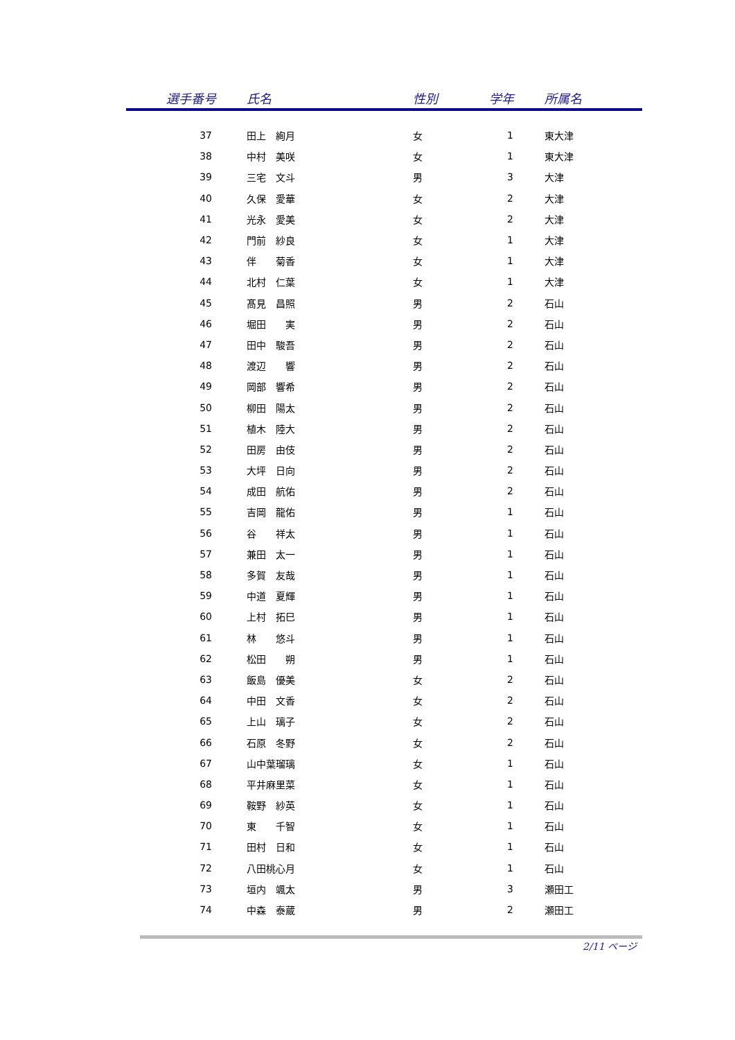| 選手番号 | 氏名 | 性別 | 学年 | 所属名 |
| --- | --- | --- | --- | --- |
| 37 | 田上 絢月 | 女 | 1 | 東大津 |
| 38 | 中村 美咲 | 女 | 1 | 東大津 |
| 39 | 三宅 文斗 | 男 | 3 | 大津 |
| 40 | 久保 愛華 | 女 | 2 | 大津 |
| 41 | 光永 愛美 | 女 | 2 | 大津 |
| 42 | 門前 紗良 | 女 | 1 | 大津 |
| 43 | 伴 菊香 | 女 | 1 | 大津 |
| 44 | 北村 仁葉 | 女 | 1 | 大津 |
| 45 | 髙見 昌照 | 男 | 2 | 石山 |
| 46 | 堀田 実 | 男 | 2 | 石山 |
| 47 | 田中 駿吾 | 男 | 2 | 石山 |
| 48 | 渡辺 響 | 男 | 2 | 石山 |
| 49 | 岡部 響希 | 男 | 2 | 石山 |
| 50 | 柳田 陽太 | 男 | 2 | 石山 |
| 51 | 植木 陸大 | 男 | 2 | 石山 |
| 52 | 田房 由伎 | 男 | 2 | 石山 |
| 53 | 大坪 日向 | 男 | 2 | 石山 |
| 54 | 成田 航佑 | 男 | 2 | 石山 |
| 55 | 吉岡 龍佑 | 男 | 1 | 石山 |
| 56 | 谷 祥太 | 男 | 1 | 石山 |
| 57 | 兼田 太一 | 男 | 1 | 石山 |
| 58 | 多賀 友哉 | 男 | 1 | 石山 |
| 59 | 中道 夏輝 | 男 | 1 | 石山 |
| 60 | 上村 拓巳 | 男 | 1 | 石山 |
| 61 | 林 悠斗 | 男 | 1 | 石山 |
| 62 | 松田 朔 | 男 | 1 | 石山 |
| 63 | 飯島 優美 | 女 | 2 | 石山 |
| 64 | 中田 文香 | 女 | 2 | 石山 |
| 65 | 上山 璃子 | 女 | 2 | 石山 |
| 66 | 石原 冬野 | 女 | 2 | 石山 |
| 67 | 山中葉瑠璃 | 女 | 1 | 石山 |
| 68 | 平井麻里菜 | 女 | 1 | 石山 |
| 69 | 鞍野 紗英 | 女 | 1 | 石山 |
| 70 | 東 千智 | 女 | 1 | 石山 |
| 71 | 田村 日和 | 女 | 1 | 石山 |
| 72 | 八田桃心月 | 女 | 1 | 石山 |
| 73 | 垣内 颯太 | 男 | 3 | 瀬田工 |
| 74 | 中森 泰蔵 | 男 | 2 | 瀬田工 |
2/11 ページ